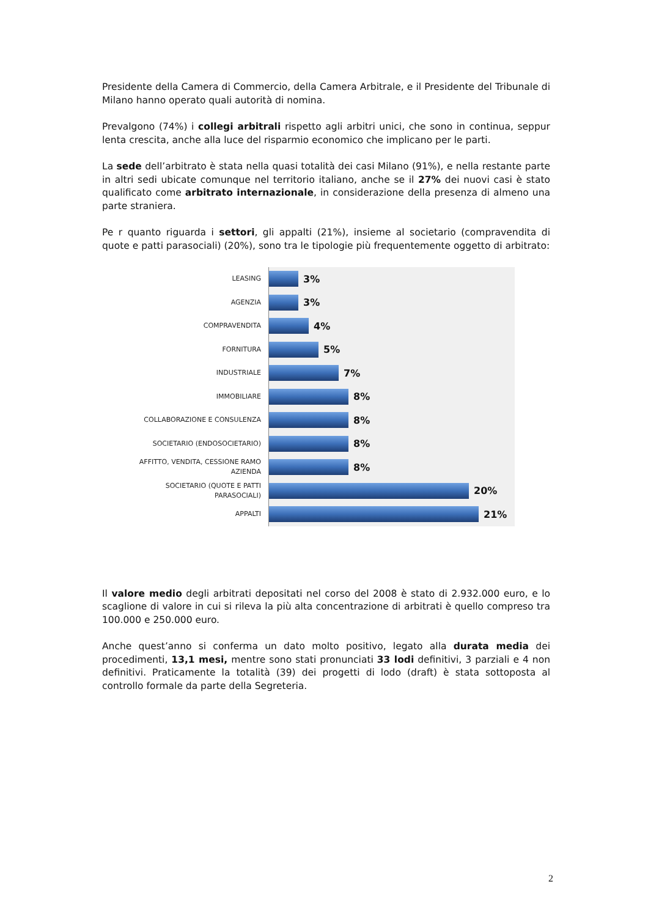Presidente della Camera di Commercio, della Camera Arbitrale, e il Presidente del Tribunale di Milano hanno operato quali autorità di nomina.
Prevalgono (74%) i collegi arbitrali rispetto agli arbitri unici, che sono in continua, seppur lenta crescita, anche alla luce del risparmio economico che implicano per le parti.
La sede dell’arbitrato è stata nella quasi totalità dei casi Milano (91%), e nella restante parte in altri sedi ubicate comunque nel territorio italiano, anche se il 27% dei nuovi casi è stato qualificato come arbitrato internazionale, in considerazione della presenza di almeno una parte straniera.
Pe r quanto riguarda i settori, gli appalti (21%), insieme al societario (compravendita di quote e patti parasociali) (20%), sono tra le tipologie più frequentemente oggetto di arbitrato:
LEASING
3%
AGENZIA
3%
COMPRAVENDITA
4%
FORNITURA
5%
INDUSTRIALE
7%
IMMOBILIARE
8%
COLLABORAZIONE E CONSULENZA
8%
SOCIETARIO (ENDOSOCIETARIO)
8%
AFFITTO, VENDITA, CESSIONE RAMO AZIENDA
8%
SOCIETARIO (QUOTE E PATTI PARASOCIALI)
20%
APPALTI
21%
Il valore medio degli arbitrati depositati nel corso del 2008 è stato di 2.932.000 euro, e lo scaglione di valore in cui si rileva la più alta concentrazione di arbitrati è quello compreso tra 100.000 e 250.000 euro.
Anche quest’anno si conferma un dato molto positivo, legato alla durata media dei procedimenti, 13,1 mesi, mentre sono stati pronunciati 33 lodi definitivi, 3 parziali e 4 non definitivi. Praticamente la totalità (39) dei progetti di lodo (draft) è stata sottoposta al controllo formale da parte della Segreteria.
2